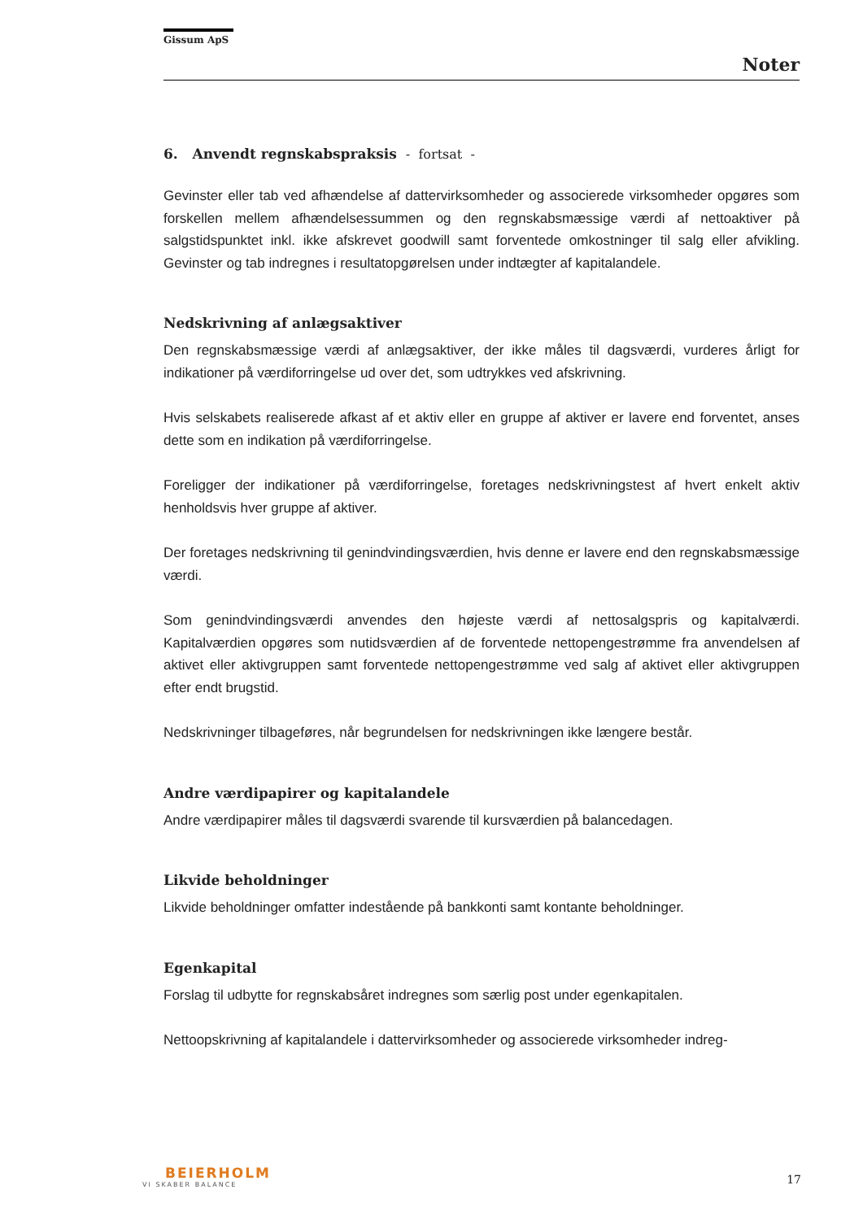Gissum ApS
Noter
6. Anvendt regnskabspraksis - fortsat -
Gevinster eller tab ved afhændelse af dattervirksomheder og associerede virksomheder opgøres som forskellen mellem afhændelsessummen og den regnskabsmæssige værdi af nettoaktiver på salgstidspunktet inkl. ikke afskrevet goodwill samt forventede omkostninger til salg eller afvikling. Gevinster og tab indregnes i resultatopgørelsen under indtægter af kapitalandele.
Nedskrivning af anlægsaktiver
Den regnskabsmæssige værdi af anlægsaktiver, der ikke måles til dagsværdi, vurderes årligt for indikationer på værdiforringelse ud over det, som udtrykkes ved afskrivning.
Hvis selskabets realiserede afkast af et aktiv eller en gruppe af aktiver er lavere end forventet, anses dette som en indikation på værdiforringelse.
Foreligger der indikationer på værdiforringelse, foretages nedskrivningstest af hvert enkelt aktiv henholdsvis hver gruppe af aktiver.
Der foretages nedskrivning til genindvindingsværdien, hvis denne er lavere end den regnskabsmæssige værdi.
Som genindvindingsværdi anvendes den højeste værdi af nettosalgspris og kapitalværdi. Kapitalværdien opgøres som nutidsværdien af de forventede nettopengestrømme fra anvendelsen af aktivet eller aktivgruppen samt forventede nettopengestrømme ved salg af aktivet eller aktivgruppen efter endt brugstid.
Nedskrivninger tilbageføres, når begrundelsen for nedskrivningen ikke længere består.
Andre værdipapirer og kapitalandele
Andre værdipapirer måles til dagsværdi svarende til kursværdien på balancedagen.
Likvide beholdninger
Likvide beholdninger omfatter indestående på bankkonti samt kontante beholdninger.
Egenkapital
Forslag til udbytte for regnskabsåret indregnes som særlig post under egenkapitalen.
Nettoopskrivning af kapitalandele i dattervirksomheder og associerede virksomheder indreg-
BEIERHOLM
VI SKABER BALANCE
17